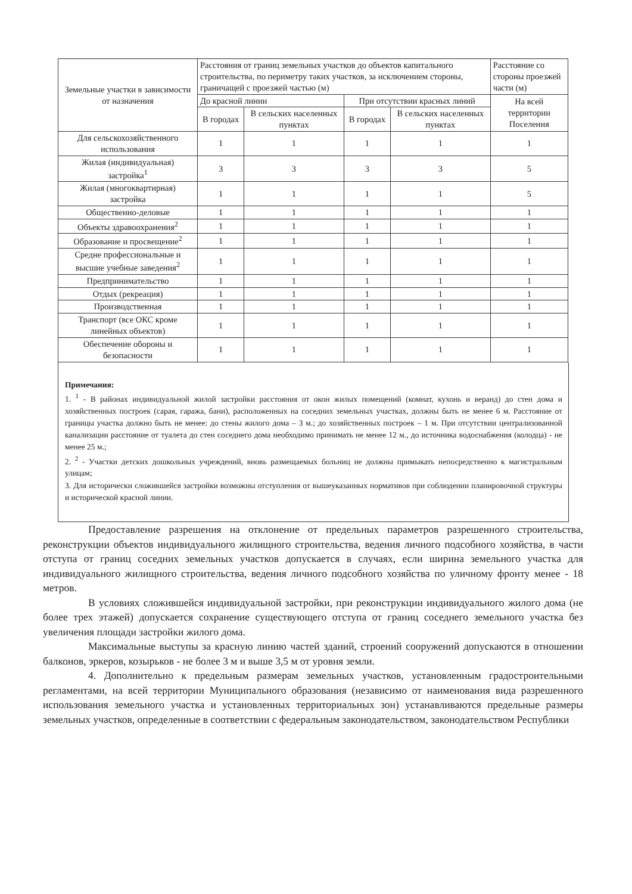| Земельные участки в зависимости от назначения | Расстояния от границ земельных участков до объектов капитального строительства, по периметру таких участков, за исключением стороны, граничащей с проезжей частью (м) | | | | Расстояние со стороны проезжей части (м) |
| --- | --- | --- | --- | --- | --- |
| | До красной линии | | При отсутствии красных линий | | На всей территории Поселения |
| | В городах | В сельских населенных пунктах | В городах | В сельских населенных пунктах | |
| Для сельскохозяйственного использования | 1 | 1 | 1 | 1 | 1 |
| Жилая (индивидуальная) застройка<sup>1</sup> | 3 | 3 | 3 | 3 | 5 |
| Жилая (многоквартирная) застройка | 1 | 1 | 1 | 1 | 5 |
| Общественно-деловые | 1 | 1 | 1 | 1 | 1 |
| Объекты здравоохранения<sup>2</sup> | 1 | 1 | 1 | 1 | 1 |
| Образование и просвещение<sup>2</sup> | 1 | 1 | 1 | 1 | 1 |
| Средне профессиональные и высшие учебные заведения<sup>2</sup> | 1 | 1 | 1 | 1 | 1 |
| Предпринимательство | 1 | 1 | 1 | 1 | 1 |
| Отдых (рекреация) | 1 | 1 | 1 | 1 | 1 |
| Производственная | 1 | 1 | 1 | 1 | 1 |
| Транспорт (все ОКС кроме линейных объектов) | 1 | 1 | 1 | 1 | 1 |
| Обеспечение обороны и безопасности | 1 | 1 | 1 | 1 | 1 |
Примечания:
1. <sup>1</sup> - В районах индивидуальной жилой застройки расстояния от окон жилых помещений (комнат, кухонь и веранд) до стен дома и хозяйственных построек (сарая, гаража, бани), расположенных на соседних земельных участках, должны быть не менее 6 м. Расстояние от границы участка должно быть не менее: до стены жилого дома – 3 м.; до хозяйственных построек – 1 м. При отсутствии централизованной канализации расстояние от туалета до стен соседнего дома необходимо принимать не менее 12 м., до источника водоснабжения (колодца) - не менее 25 м.;
2. <sup>2</sup> - Участки детских дошкольных учреждений, вновь размещаемых больниц не должны примыкать непосредственно к магистральным улицам;
3. Для исторически сложившейся застройки возможны отступления от вышеуказанных нормативов при соблюдении планировочной структуры и исторической красной линии.
Предоставление разрешения на отклонение от предельных параметров разрешенного строительства, реконструкции объектов индивидуального жилищного строительства, ведения личного подсобного хозяйства, в части отступа от границ соседних земельных участков допускается в случаях, если ширина земельного участка для индивидуального жилищного строительства, ведения личного подсобного хозяйства по уличному фронту менее - 18 метров.
В условиях сложившейся индивидуальной застройки, при реконструкции индивидуального жилого дома (не более трех этажей) допускается сохранение существующего отступа от границ соседнего земельного участка без увеличения площади застройки жилого дома.
Максимальные выступы за красную линию частей зданий, строений сооружений допускаются в отношении балконов, эркеров, козырьков - не более 3 м и выше 3,5 м от уровня земли.
4. Дополнительно к предельным размерам земельных участков, установленным градостроительными регламентами, на всей территории Муниципального образования (независимо от наименования вида разрешенного использования земельного участка и установленных территориальных зон) устанавливаются предельные размеры земельных участков, определенные в соответствии с федеральным законодательством, законодательством Республики